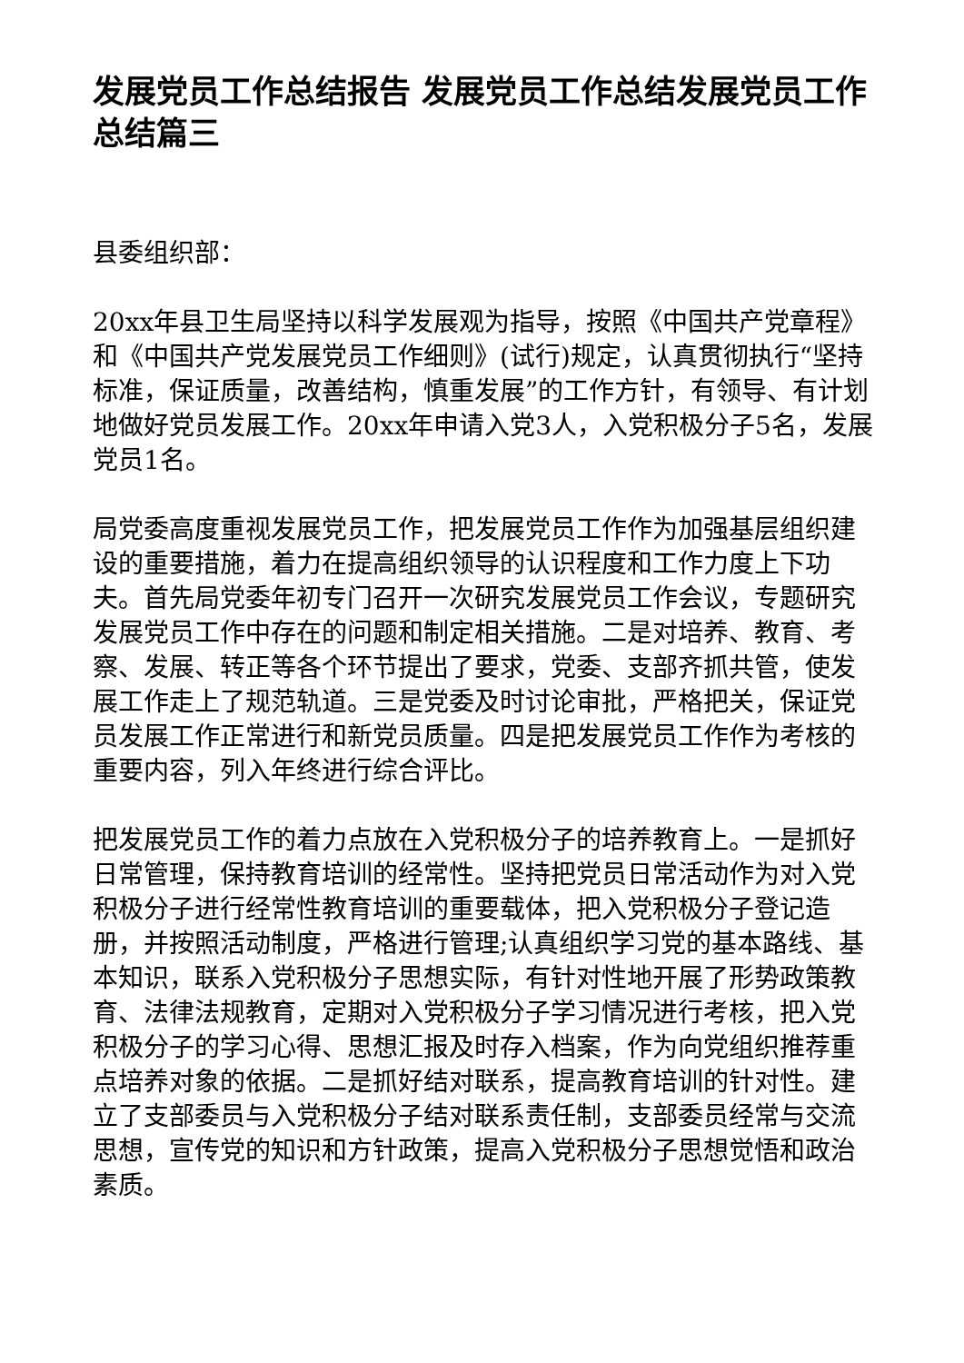发展党员工作总结报告 发展党员工作总结发展党员工作总结篇三
县委组织部：
20xx年县卫生局坚持以科学发展观为指导，按照《中国共产党章程》和《中国共产党发展党员工作细则》(试行)规定，认真贯彻执行“坚持标准，保证质量，改善结构，慎重发展”的工作方针，有领导、有计划地做好党员发展工作。20xx年申请入党3人，入党积极分子5名，发展党员1名。
局党委高度重视发展党员工作，把发展党员工作作为加强基层组织建设的重要措施，着力在提高组织领导的认识程度和工作力度上下功夫。首先局党委年初专门召开一次研究发展党员工作会议，专题研究发展党员工作中存在的问题和制定相关措施。二是对培养、教育、考察、发展、转正等各个环节提出了要求，党委、支部齐抓共管，使发展工作走上了规范轨道。三是党委及时讨论审批，严格把关，保证党员发展工作正常进行和新党员质量。四是把发展党员工作作为考核的重要内容，列入年终进行综合评比。
把发展党员工作的着力点放在入党积极分子的培养教育上。一是抓好日常管理，保持教育培训的经常性。坚持把党员日常活动作为对入党积极分子进行经常性教育培训的重要载体，把入党积极分子登记造册，并按照活动制度，严格进行管理;认真组织学习党的基本路线、基本知识，联系入党积极分子思想实际，有针对性地开展了形势政策教育、法律法规教育，定期对入党积极分子学习情况进行考核，把入党积极分子的学习心得、思想汇报及时存入档案，作为向党组织推荐重点培养对象的依据。二是抓好结对联系，提高教育培训的针对性。建立了支部委员与入党积极分子结对联系责任制，支部委员经常与交流思想，宣传党的知识和方针政策，提高入党积极分子思想觉悟和政治素质。